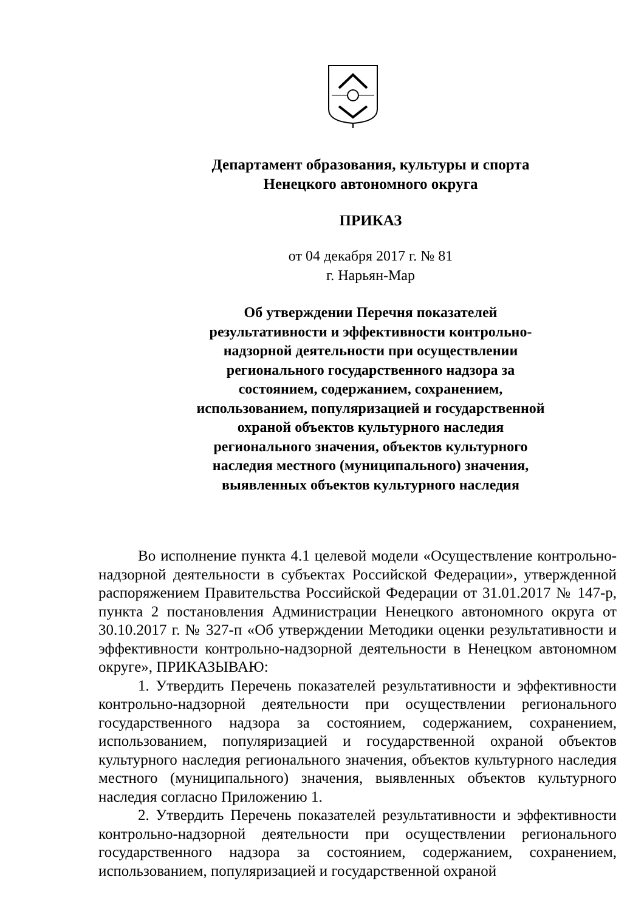Департамент образования, культуры и спорта
Ненецкого автономного округа
ПРИКАЗ
от 04 декабря 2017 г. № 81
г. Нарьян-Мар
Об утверждении Перечня показателей результативности и эффективности контрольно-надзорной деятельности при осуществлении регионального государственного надзора за состоянием, содержанием, сохранением, использованием, популяризацией и государственной охраной объектов культурного наследия регионального значения, объектов культурного наследия местного (муниципального) значения, выявленных объектов культурного наследия
Во исполнение пункта 4.1 целевой модели «Осуществление контрольно-надзорной деятельности в субъектах Российской Федерации», утвержденной распоряжением Правительства Российской Федерации от 31.01.2017 № 147-р, пункта 2 постановления Администрации Ненецкого автономного округа от 30.10.2017 г. № 327-п «Об утверждении Методики оценки результативности и эффективности контрольно-надзорной деятельности в Ненецком автономном округе», ПРИКАЗЫВАЮ:
1. Утвердить Перечень показателей результативности и эффективности контрольно-надзорной деятельности при осуществлении регионального государственного надзора за состоянием, содержанием, сохранением, использованием, популяризацией и государственной охраной объектов культурного наследия регионального значения, объектов культурного наследия местного (муниципального) значения, выявленных объектов культурного наследия согласно Приложению 1.
2. Утвердить Перечень показателей результативности и эффективности контрольно-надзорной деятельности при осуществлении регионального государственного надзора за состоянием, содержанием, сохранением, использованием, популяризацией и государственной охраной